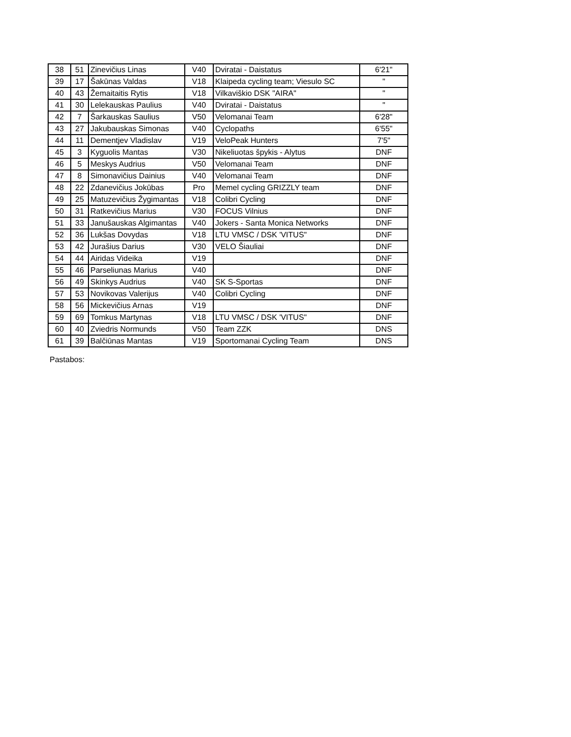| 38 | 51 | Zinevičius Linas | V40 | Dviratai - Daistatus | 6'21" |
| 39 | 17 | Šakūnas Valdas | V18 | Klaipeda cycling team; Viesulo SC | " |
| 40 | 43 | Žemaitaitis Rytis | V18 | Vilkaviškio DSK "AIRA" | " |
| 41 | 30 | Lelekauskas Paulius | V40 | Dviratai - Daistatus | " |
| 42 | 7 | Šarkauskas Saulius | V50 | Velomanai Team | 6'28" |
| 43 | 27 | Jakubauskas Simonas | V40 | Cyclopaths | 6'55" |
| 44 | 11 | Dementjev Vladislav | V19 | VeloPeak Hunters | 7'5" |
| 45 | 3 | Kyguolis Mantas | V30 | Nikeliuotas špykis - Alytus | DNF |
| 46 | 5 | Meskys Audrius | V50 | Velomanai Team | DNF |
| 47 | 8 | Simonavičius Dainius | V40 | Velomanai Team | DNF |
| 48 | 22 | Zdanevičius Jokūbas | Pro | Memel cycling GRIZZLY team | DNF |
| 49 | 25 | Matuzevičius Žygimantas | V18 | Colibri Cycling | DNF |
| 50 | 31 | Ratkevičius Marius | V30 | FOCUS Vilnius | DNF |
| 51 | 33 | Janušauskas Algimantas | V40 | Jokers - Santa Monica Networks | DNF |
| 52 | 36 | Lukšas Dovydas | V18 | LTU VMSC / DSK 'VITUS" | DNF |
| 53 | 42 | Jurašius Darius | V30 | VELO Šiauliai | DNF |
| 54 | 44 | Airidas Videika | V19 | | DNF |
| 55 | 46 | Parseliunas Marius | V40 | | DNF |
| 56 | 49 | Skinkys Audrius | V40 | SK S-Sportas | DNF |
| 57 | 53 | Novikovas Valerijus | V40 | Colibri Cycling | DNF |
| 58 | 56 | Mickevičius Arnas | V19 | | DNF |
| 59 | 69 | Tomkus Martynas | V18 | LTU VMSC / DSK 'VITUS" | DNF |
| 60 | 40 | Zviedris Normunds | V50 | Team ZZK | DNS |
| 61 | 39 | Balčiūnas Mantas | V19 | Sportomanai Cycling Team | DNS |
Pastabos: